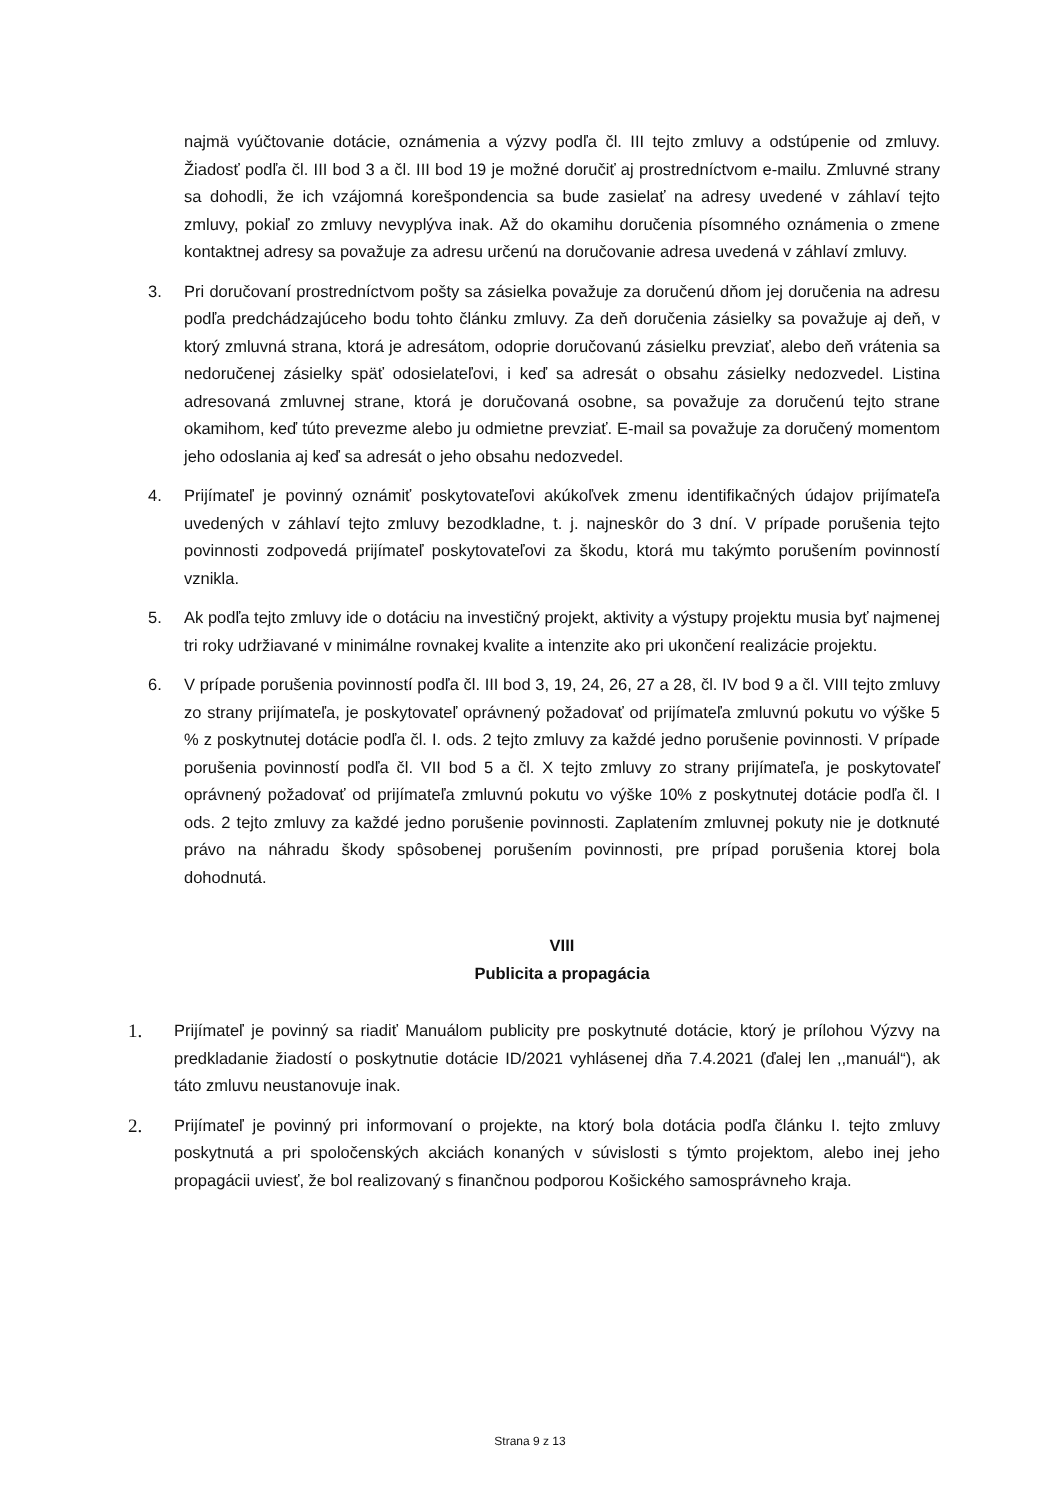najmä vyúčtovanie dotácie, oznámenia a výzvy podľa čl. III tejto zmluvy a odstúpenie od zmluvy. Žiadosť podľa čl. III bod 3 a čl. III bod 19 je možné doručiť aj prostredníctvom e-mailu. Zmluvné strany sa dohodli, že ich vzájomná korešpondencia sa bude zasielať na adresy uvedené v záhlaví tejto zmluvy, pokiaľ zo zmluvy nevyplýva inak. Až do okamihu doručenia písomného oznámenia o zmene kontaktnej adresy sa považuje za adresu určenú na doručovanie adresa uvedená v záhlaví zmluvy.
3. Pri doručovaní prostredníctvom pošty sa zásielka považuje za doručenú dňom jej doručenia na adresu podľa predchádzajúceho bodu tohto článku zmluvy. Za deň doručenia zásielky sa považuje aj deň, v ktorý zmluvná strana, ktorá je adresátom, odoprie doručovanú zásielku prevziať, alebo deň vrátenia sa nedoručenej zásielky späť odosielateľovi, i keď sa adresát o obsahu zásielky nedozvedel. Listina adresovaná zmluvnej strane, ktorá je doručovaná osobne, sa považuje za doručenú tejto strane okamihom, keď túto prevezme alebo ju odmietne prevziať. E-mail sa považuje za doručený momentom jeho odoslania aj keď sa adresát o jeho obsahu nedozvedel.
4. Prijímateľ je povinný oznámiť poskytovateľovi akúkoľvek zmenu identifikačných údajov prijímateľa uvedených v záhlaví tejto zmluvy bezodkladne, t. j. najneskôr do 3 dní. V prípade porušenia tejto povinnosti zodpovedá prijímateľ poskytovateľovi za škodu, ktorá mu takýmto porušením povinností vznikla.
5. Ak podľa tejto zmluvy ide o dotáciu na investičný projekt, aktivity a výstupy projektu musia byť najmenej tri roky udržiavané v minimálne rovnakej kvalite a intenzite ako pri ukončení realizácie projektu.
6. V prípade porušenia povinností podľa čl. III bod 3, 19, 24, 26, 27 a 28, čl. IV bod 9 a čl. VIII tejto zmluvy zo strany prijímateľa, je poskytovateľ oprávnený požadovať od prijímateľa zmluvnú pokutu vo výške 5 % z poskytnutej dotácie podľa čl. I. ods. 2 tejto zmluvy za každé jedno porušenie povinnosti. V prípade porušenia povinností podľa čl. VII bod 5 a čl. X tejto zmluvy zo strany prijímateľa, je poskytovateľ oprávnený požadovať od prijímateľa zmluvnú pokutu vo výške 10% z poskytnutej dotácie podľa čl. I ods. 2 tejto zmluvy za každé jedno porušenie povinnosti. Zaplatením zmluvnej pokuty nie je dotknuté právo na náhradu škody spôsobenej porušením povinnosti, pre prípad porušenia ktorej bola dohodnutá.
VIII
Publicita a propagácia
1.
Prijímateľ je povinný sa riadiť Manuálom publicity pre poskytnuté dotácie, ktorý je prílohou Výzvy na predkladanie žiadostí o poskytnutie dotácie ID/2021 vyhlásenej dňa 7.4.2021 (ďalej len ,,manuál“), ak táto zmluvu neustanovuje inak.
2.
Prijímateľ je povinný pri informovaní o projekte, na ktorý bola dotácia podľa článku I. tejto zmluvy poskytnutá a pri spoločenských akciách konaných v súvislosti s týmto projektom, alebo inej jeho propagácii uviesť, že bol realizovaný s finančnou podporou Košického samosprávneho kraja.
Strana 9 z 13